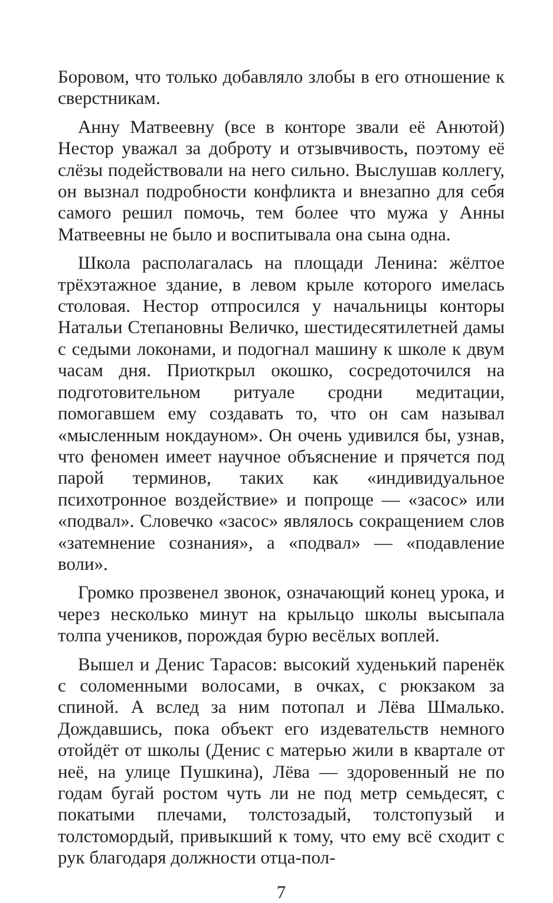Боровом, что только добавляло злобы в его отношение к сверстникам.
Анну Матвеевну (все в конторе звали её Анютой) Нестор уважал за доброту и отзывчивость, поэтому её слёзы подействовали на него сильно. Выслушав коллегу, он вызнал подробности конфликта и внезапно для себя самого решил помочь, тем более что мужа у Анны Матвеевны не было и воспитывала она сына одна.
Школа располагалась на площади Ленина: жёлтое трёхэтажное здание, в левом крыле которого имелась столовая. Нестор отпросился у начальницы конторы Натальи Степановны Величко, шестидесятилетней дамы с седыми локонами, и подогнал машину к школе к двум часам дня. Приоткрыл окошко, сосредоточился на подготовительном ритуале сродни медитации, помогавшем ему создавать то, что он сам называл «мысленным нокдауном». Он очень удивился бы, узнав, что феномен имеет научное объяснение и прячется под парой терминов, таких как «индивидуальное психотронное воздействие» и попроще — «засос» или «подвал». Словечко «засос» являлось сокращением слов «затемнение сознания», а «подвал» — «подавление воли».
Громко прозвенел звонок, означающий конец урока, и через несколько минут на крыльцо школы высыпала толпа учеников, порождая бурю весёлых воплей.
Вышел и Денис Тарасов: высокий худенький паренёк с соломенными волосами, в очках, с рюкзаком за спиной. А вслед за ним потопал и Лёва Шмалько. Дождавшись, пока объект его издевательств немного отойдёт от школы (Денис с матерью жили в квартале от неё, на улице Пушкина), Лёва — здоровенный не по годам бугай ростом чуть ли не под метр семьдесят, с покатыми плечами, толстозадый, толстопузый и толстомордый, привыкший к тому, что ему всё сходит с рук благодаря должности отца-пол-
7